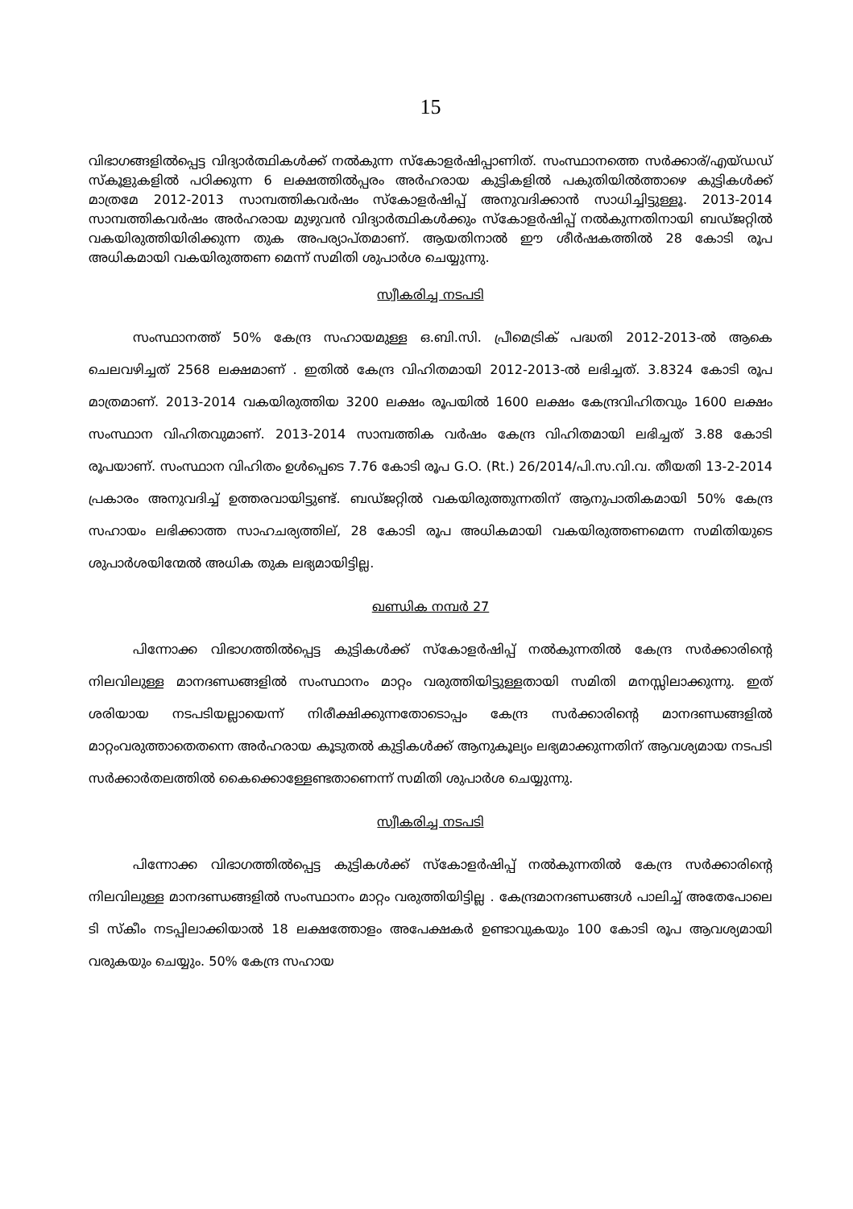15
വിഭാഗങ്ങളിൽപ്പെട്ട വിദ്യാർത്ഥികൾക്ക് നൽകുന്ന സ്കോളർഷിപ്പാണിത്. സംസ്ഥാനത്തെ സർക്കാര്/എയ്ഡഡ് സ്കൂളുകളിൽ പഠിക്കുന്ന 6 ലക്ഷത്തിൽപ്പരം അർഹരായ കുട്ടികളിൽ പകുതിയിൽത്താഴെ കുട്ടികൾക്ക് മാത്രമേ 2012-2013 സാമ്പത്തികവർഷം സ്കോളർഷിപ്പ് അനുവദിക്കാൻ സാധിച്ചിട്ടുള്ളൂ. 2013-2014 സാമ്പത്തികവർഷം അർഹരായ മുഴുവൻ വിദ്യാർത്ഥികൾക്കും സ്കോളർഷിപ്പ് നൽകുന്നതിനായി ബഡ്ജറ്റിൽ വകയിരുത്തിയിരിക്കുന്ന തുക അപര്യാപ്തമാണ്. ആയതിനാൽ ഈ ശീർഷകത്തിൽ 28 കോടി രൂപ അധികമായി വകയിരുത്തണ മെന്ന് സമിതി ശുപാർശ ചെയ്യുന്നു.
സ്വീകരിച്ച നടപടി
സംസ്ഥാനത്ത് 50% കേന്ദ്ര സഹായമുള്ള ഒ.ബി.സി. പ്രീമെട്രിക് പദ്ധതി 2012-2013-ൽ ആകെ ചെലവഴിച്ചത് 2568 ലക്ഷമാണ് . ഇതിൽ കേന്ദ്ര വിഹിതമായി 2012-2013-ൽ ലഭിച്ചത്. 3.8324 കോടി രൂപ മാത്രമാണ്. 2013-2014 വകയിരുത്തിയ 3200 ലക്ഷം രൂപയിൽ 1600 ലക്ഷം കേന്ദ്രവിഹിതവും 1600 ലക്ഷം സംസ്ഥാന വിഹിതവുമാണ്. 2013-2014 സാമ്പത്തിക വർഷം കേന്ദ്ര വിഹിതമായി ലഭിച്ചത് 3.88 കോടി രൂപയാണ്. സംസ്ഥാന വിഹിതം ഉൾപ്പെടെ 7.76 കോടി രൂപ G.O. (Rt.) 26/2014/പി.സ.വി.വ. തീയതി 13-2-2014 പ്രകാരം അനുവദിച്ച് ഉത്തരവായിട്ടുണ്ട്. ബഡ്ജറ്റിൽ വകയിരുത്തുന്നതിന് ആനുപാതികമായി 50% കേന്ദ്ര സഹായം ലഭിക്കാത്ത സാഹചര്യത്തില്, 28 കോടി രൂപ അധികമായി വകയിരുത്തണമെന്ന സമിതിയുടെ ശുപാർശയിന്മേൽ അധിക തുക ലഭ്യമായിട്ടില്ല.
ഖണ്ഡിക നമ്പർ 27
പിന്നോക്ക വിഭാഗത്തിൽപ്പെട്ട കുട്ടികൾക്ക് സ്കോളർഷിപ്പ് നൽകുന്നതിൽ കേന്ദ്ര സർക്കാരിന്റെ നിലവിലുള്ള മാനദണ്ഡങ്ങളിൽ സംസ്ഥാനം മാറ്റം വരുത്തിയിട്ടുള്ളതായി സമിതി മനസ്സിലാക്കുന്നു. ഇത് ശരിയായ നടപടിയല്ലായെന്ന് നിരീക്ഷിക്കുന്നതോടൊപ്പം കേന്ദ്ര സർക്കാരിന്റെ മാനദണ്ഡങ്ങളിൽ മാറ്റംവരുത്താതെതന്നെ അർഹരായ കൂടുതൽ കുട്ടികൾക്ക് ആനുകൂല്യം ലഭ്യമാക്കുന്നതിന് ആവശ്യമായ നടപടി സർക്കാർതലത്തിൽ കൈക്കൊള്ളേണ്ടതാണെന്ന് സമിതി ശുപാർശ ചെയ്യുന്നു.
സ്വീകരിച്ച നടപടി
പിന്നോക്ക വിഭാഗത്തിൽപ്പെട്ട കുട്ടികൾക്ക് സ്കോളർഷിപ്പ് നൽകുന്നതിൽ കേന്ദ്ര സർക്കാരിന്റെ നിലവിലുള്ള മാനദണ്ഡങ്ങളിൽ സംസ്ഥാനം മാറ്റം വരുത്തിയിട്ടില്ല . കേന്ദ്രമാനദണ്ഡങ്ങൾ പാലിച്ച് അതേപോലെ ടി സ്കീം നടപ്പിലാക്കിയാൽ 18 ലക്ഷത്തോളം അപേക്ഷകർ ഉണ്ടാവുകയും 100 കോടി രൂപ ആവശ്യമായി വരുകയും ചെയ്യും. 50% കേന്ദ്ര സഹായ